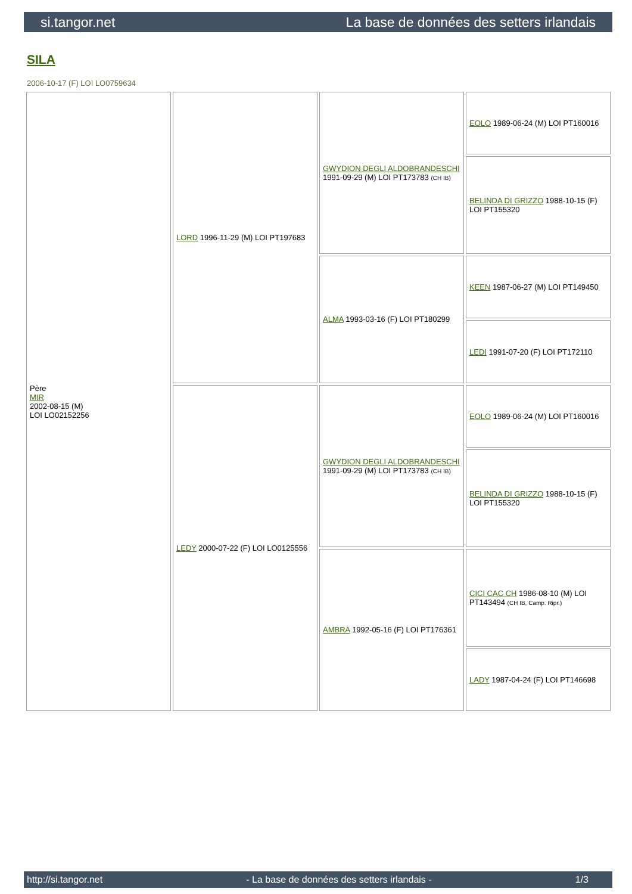si.tangor.net La base de données des setters irlandais
SILA
2006-10-17 (F) LOI LO0759634
| Père MIR 2002-08-15 (M) LOI LO02152256 | LORD 1996-11-29 (M) LOI PT197683 | GWYDION DEGLI ALDOBRANDESCHI 1991-09-29 (M) LOI PT173783 (CH IB) | EOLO 1989-06-24 (M) LOI PT160016 |
| | | | BELINDA DI GRIZZO 1988-10-15 (F) LOI PT155320 |
| | | ALMA 1993-03-16 (F) LOI PT180299 | KEEN 1987-06-27 (M) LOI PT149450 |
| | | | LEDI 1991-07-20 (F) LOI PT172110 |
| | LEDY 2000-07-22 (F) LOI LO0125556 | GWYDION DEGLI ALDOBRANDESCHI 1991-09-29 (M) LOI PT173783 (CH IB) | EOLO 1989-06-24 (M) LOI PT160016 |
| | | | BELINDA DI GRIZZO 1988-10-15 (F) LOI PT155320 |
| | | AMBRA 1992-05-16 (F) LOI PT176361 | CICI CAC CH 1986-08-10 (M) LOI PT143494 (CH IB, Camp. Ripr.) |
| | | | LADY 1987-04-24 (F) LOI PT146698 |
http://si.tangor.net - La base de données des setters irlandais - 1/3